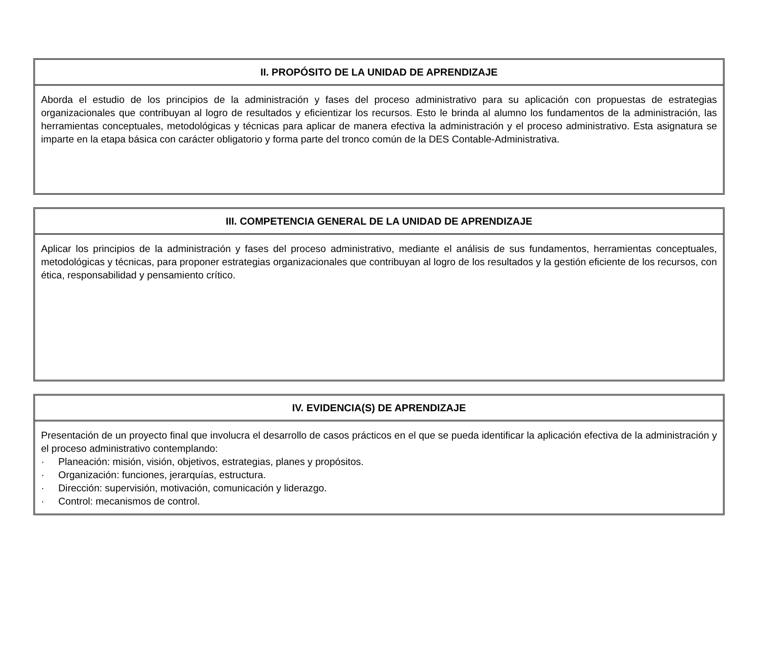| II. PROPÓSITO DE LA UNIDAD DE APRENDIZAJE |
| --- |
| Aborda el estudio de los principios de la administración y fases del proceso administrativo para su aplicación con propuestas de estrategias organizacionales que contribuyan al logro de resultados y eficientizar los recursos. Esto le brinda al alumno los fundamentos de la administración, las herramientas conceptuales, metodológicas y técnicas para aplicar de manera efectiva la administración y el proceso administrativo. Esta asignatura se imparte en la etapa básica con carácter obligatorio y forma parte del tronco común de la DES Contable-Administrativa. |
| III. COMPETENCIA GENERAL DE LA UNIDAD DE APRENDIZAJE |
| --- |
| Aplicar los principios de la administración y fases del proceso administrativo, mediante el análisis de sus fundamentos, herramientas conceptuales, metodológicas y técnicas, para proponer estrategias organizacionales que contribuyan al logro de los resultados y la gestión eficiente de los recursos, con ética, responsabilidad y pensamiento crítico. |
| IV. EVIDENCIA(S) DE APRENDIZAJE |
| --- |
| Presentación de un proyecto final que involucra el desarrollo de casos prácticos en el que se pueda identificar la aplicación efectiva de la administración y el proceso administrativo contemplando: · Planeación: misión, visión, objetivos, estrategias, planes y propósitos. · Organización: funciones, jerarquías, estructura. · Dirección: supervisión, motivación, comunicación y liderazgo. · Control: mecanismos de control. |